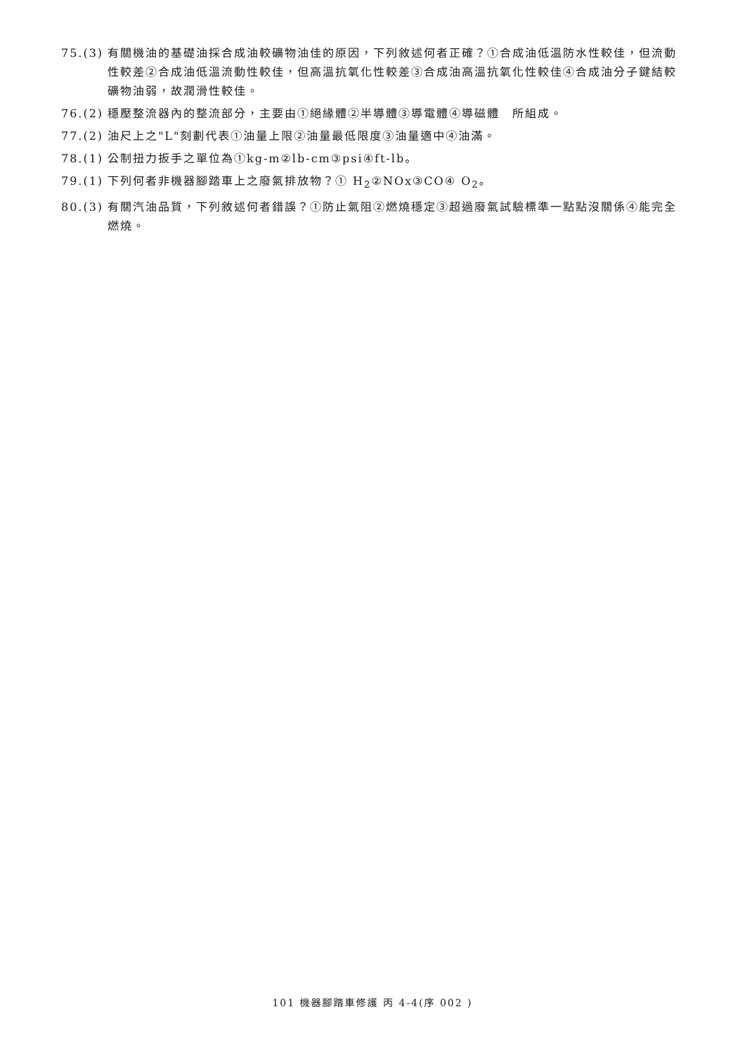75.(3) 有關機油的基礎油採合成油較礦物油佳的原因，下列敘述何者正確？①合成油低溫防水性較佳，但流動性較差②合成油低溫流動性較佳，但高溫抗氧化性較差③合成油高溫抗氧化性較佳④合成油分子鍵結較礦物油弱，故潤滑性較佳。
76.(2) 穩壓整流器內的整流部分，主要由①絕緣體②半導體③導電體④導磁體　所組成。
77.(2) 油尺上之"L"刻劃代表①油量上限②油量最低限度③油量適中④油滿。
78.(1) 公制扭力扳手之單位為①kg-m②lb-cm③psi④ft-lb。
79.(1) 下列何者非機器腳踏車上之廢氣排放物？① H<sub>2</sub>②NOx③CO④ O<sub>2</sub>。
80.(3) 有關汽油品質，下列敘述何者錯誤？①防止氣阻②燃燒穩定③超過廢氣試驗標準一點點沒關係④能完全燃燒。
101 機器腳踏車修護 丙 4-4(序 002 )